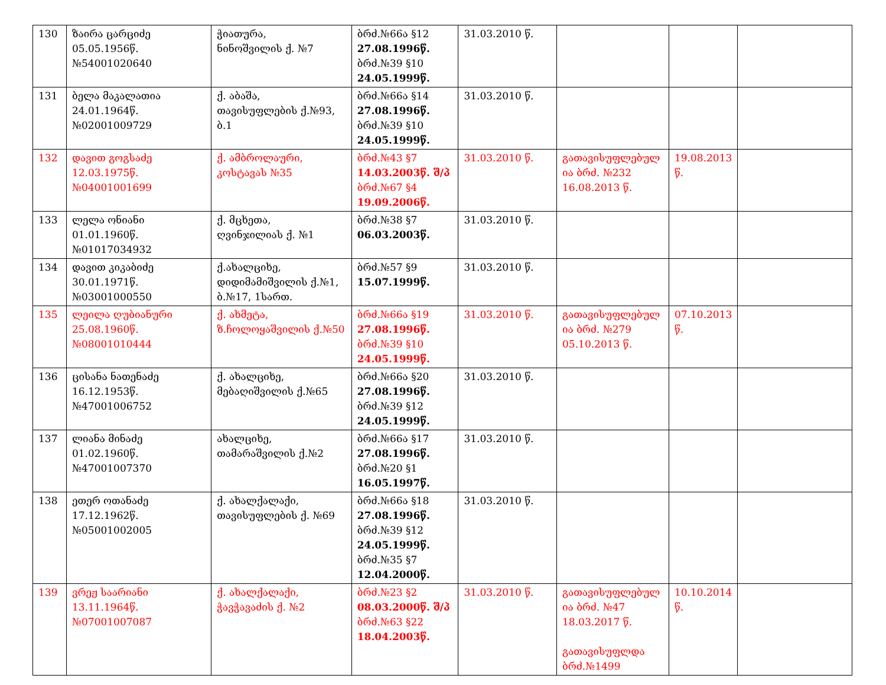| 130 | ზაირა ცარციძე 05.05.1956წ. №54001020640 | ჭიათურა, ნინოშვილის ქ. №7 | ბრძ.№66ა §12 27.08.1996წ. ბრძ.№39 §10 24.05.1999წ. | 31.03.2010 წ. | | | |
| 131 | ბელა მაკალათია 24.01.1964წ. №02001009729 | ქ. აბაშა, თავისუფლების ქ.№93, ბ.1 | ბრძ.№66ა §14 27.08.1996წ. ბრძ.№39 §10 24.05.1999წ. | 31.03.2010 წ. | | | |
| 132 | დავით გოგსაძე 12.03.1975წ. №04001001699 | ქ. ამბროლაური, კოსტავას №35 | ბრძ.№43 §7 14.03.2003წ. შ/პ ბრძ.№67 §4 19.09.2006წ. | 31.03.2010 წ. | გათავისუფლებულ ია ბრძ. №232 16.08.2013 წ. | 19.08.2013 წ. | |
| 133 | ლელა ონიანი 01.01.1960წ. №01017034932 | ქ. მცხეთა, ღვინჯილიას ქ. №1 | ბრძ.№38 §7 06.03.2003წ. | 31.03.2010 წ. | | | |
| 134 | დავით კიკაბიძე 30.01.1971წ. №03001000550 | ქ.ახალციხე, დიდიმამიშვილის ქ.№1, ბ.№17, 1სართ. | ბრძ.№57 §9 15.07.1999წ. | 31.03.2010 წ. | | | |
| 135 | ლეილა ღუბიანური 25.08.1960წ. №08001010444 | ქ. ახმეტა, ზ.ჩოლოყაშვილის ქ.№50 | ბრძ.№66ა §19 27.08.1996წ. ბრძ.№39 §10 24.05.1999წ. | 31.03.2010 წ. | გათავისუფლებულ ია ბრძ. №279 05.10.2013 წ. | 07.10.2013 წ. | |
| 136 | ცისანა ნათენაძე 16.12.1953წ. №47001006752 | ქ. ახალციხე, მებაღიშვილის ქ.№65 | ბრძ.№66ა §20 27.08.1996წ. ბრძ.№39 §12 24.05.1999წ. | 31.03.2010 წ. | | | |
| 137 | ლიანა მინაძე 01.02.1960წ. №47001007370 | ახალციხე, თამარაშვილის ქ.№2 | ბრძ.№66ა §17 27.08.1996წ. ბრძ.№20 §1 16.05.1997წ. | 31.03.2010 წ. | | | |
| 138 | ეთერ ოთანაძე 17.12.1962წ. №05001002005 | ქ. ახალქალაქი, თავისუფლების ქ. №69 | ბრძ.№66ა §18 27.08.1996წ. ბრძ.№39 §12 24.05.1999წ. ბრძ.№35 §7 12.04.2000წ. | 31.03.2010 წ. | | | |
| 139 | ვრეჟ საარიანი 13.11.1964წ. №07001007087 | ქ. ახალქალაქი, ჭავჭავაძის ქ. №2 | ბრძ.№23 §2 08.03.2000წ. შ/პ ბრძ.№63 §22 18.04.2003წ. | 31.03.2010 წ. | გათავისუფლებულ ია ბრძ. №47 18.03.2017 წ. გათავისუფლდა ბრძ.№1499 | 10.10.2014 წ. | |